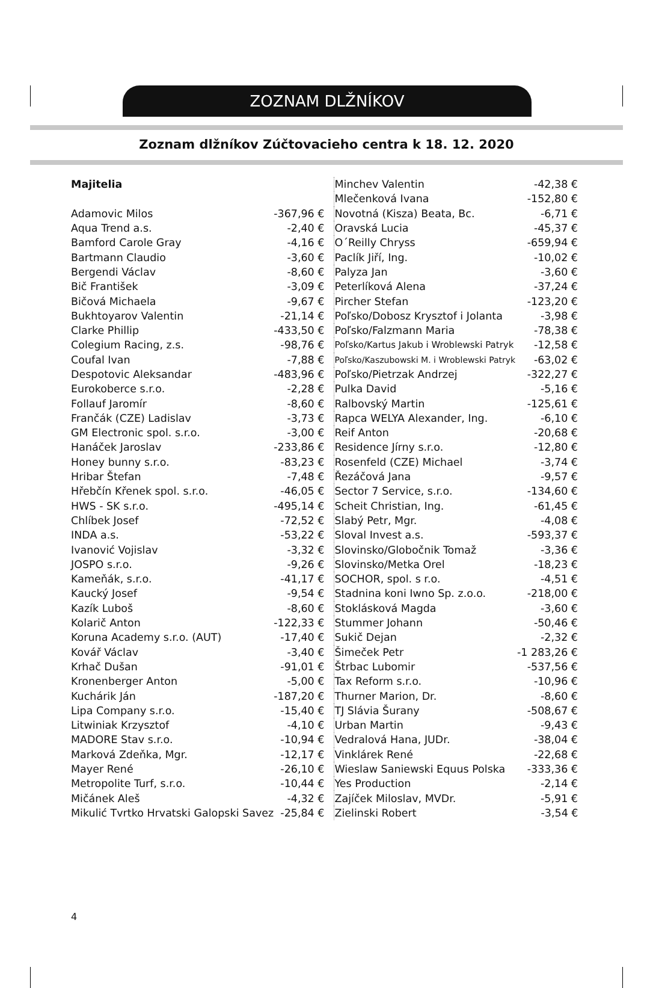ZOZNAM DLŽNÍKOV
Zoznam dlžníkov Zúčtovacieho centra k 18. 12. 2020
| Majitelia | |
| Adamovic Milos | -367,96 € |
| Aqua Trend a.s. | -2,40 € |
| Bamford Carole Gray | -4,16 € |
| Bartmann Claudio | -3,60 € |
| Bergendi Václav | -8,60 € |
| Bič František | -3,09 € |
| Bičová Michaela | -9,67 € |
| Bukhtoyarov Valentin | -21,14 € |
| Clarke Phillip | -433,50 € |
| Colegium Racing, z.s. | -98,76 € |
| Coufal Ivan | -7,88 € |
| Despotovic Aleksandar | -483,96 € |
| Eurokoberce s.r.o. | -2,28 € |
| Follauf Jaromír | -8,60 € |
| Frančák (CZE) Ladislav | -3,73 € |
| GM Electronic spol. s.r.o. | -3,00 € |
| Hanáček Jaroslav | -233,86 € |
| Honey bunny s.r.o. | -83,23 € |
| Hribar Štefan | -7,48 € |
| Hřebčín Křenek spol. s.r.o. | -46,05 € |
| HWS - SK s.r.o. | -495,14 € |
| Chlíbek Josef | -72,52 € |
| INDA a.s. | -53,22 € |
| Ivanović Vojislav | -3,32 € |
| JOSPO s.r.o. | -9,26 € |
| Kameňák, s.r.o. | -41,17 € |
| Kaucký Josef | -9,54 € |
| Kazík Luboš | -8,60 € |
| Kolarič Anton | -122,33 € |
| Koruna Academy s.r.o. (AUT) | -17,40 € |
| Kovář Václav | -3,40 € |
| Krhač Dušan | -91,01 € |
| Kronenberger Anton | -5,00 € |
| Kuchárik Ján | -187,20 € |
| Lipa Company s.r.o. | -15,40 € |
| Litwiniak Krzysztof | -4,10 € |
| MADORE Stav s.r.o. | -10,94 € |
| Marková Zdeňka, Mgr. | -12,17 € |
| Mayer René | -26,10 € |
| Metropolite Turf, s.r.o. | -10,44 € |
| Mičánek Aleš | -4,32 € |
| Mikulić Tvrtko Hrvatski Galopski Savez | -25,84 € |
| Minchev Valentin | -42,38 € |
| Mlečenková Ivana | -152,80 € |
| Novotná (Kisza) Beata, Bc. | -6,71 € |
| Oravská Lucia | -45,37 € |
| O´Reilly Chryss | -659,94 € |
| Paclík Jiří, Ing. | -10,02 € |
| Palyza Jan | -3,60 € |
| Peterlíková Alena | -37,24 € |
| Pircher Stefan | -123,20 € |
| Poľsko/Dobosz Krysztof i Jolanta | -3,98 € |
| Poľsko/Falzmann Maria | -78,38 € |
| Poľsko/Kartus Jakub i Wroblewski Patryk | -12,58 € |
| Poľsko/Kaszubowski M. i Wroblewski Patryk | -63,02 € |
| Poľsko/Pietrzak Andrzej | -322,27 € |
| Pulka David | -5,16 € |
| Ralbovský Martin | -125,61 € |
| Rapca WELYA Alexander, Ing. | -6,10 € |
| Reif Anton | -20,68 € |
| Residence Jírny s.r.o. | -12,80 € |
| Rosenfeld (CZE) Michael | -3,74 € |
| Řezáčová Jana | -9,57 € |
| Sector 7 Service, s.r.o. | -134,60 € |
| Scheit Christian, Ing. | -61,45 € |
| Slabý Petr, Mgr. | -4,08 € |
| Sloval Invest a.s. | -593,37 € |
| Slovinsko/Globočnik Tomaž | -3,36 € |
| Slovinsko/Metka Orel | -18,23 € |
| SOCHOR, spol. s r.o. | -4,51 € |
| Stadnina koni Iwno Sp. z.o.o. | -218,00 € |
| Stoklásková Magda | -3,60 € |
| Stummer Johann | -50,46 € |
| Sukič Dejan | -2,32 € |
| Šimeček Petr | -1 283,26 € |
| Štrbac Lubomir | -537,56 € |
| Tax Reform s.r.o. | -10,96 € |
| Thurner Marion, Dr. | -8,60 € |
| TJ Slávia Šurany | -508,67 € |
| Urban Martin | -9,43 € |
| Vedralová Hana, JUDr. | -38,04 € |
| Vinklárek René | -22,68 € |
| Wieslaw Saniewski Equus Polska | -333,36 € |
| Yes Production | -2,14 € |
| Zajíček Miloslav, MVDr. | -5,91 € |
| Zielinski Robert | -3,54 € |
4